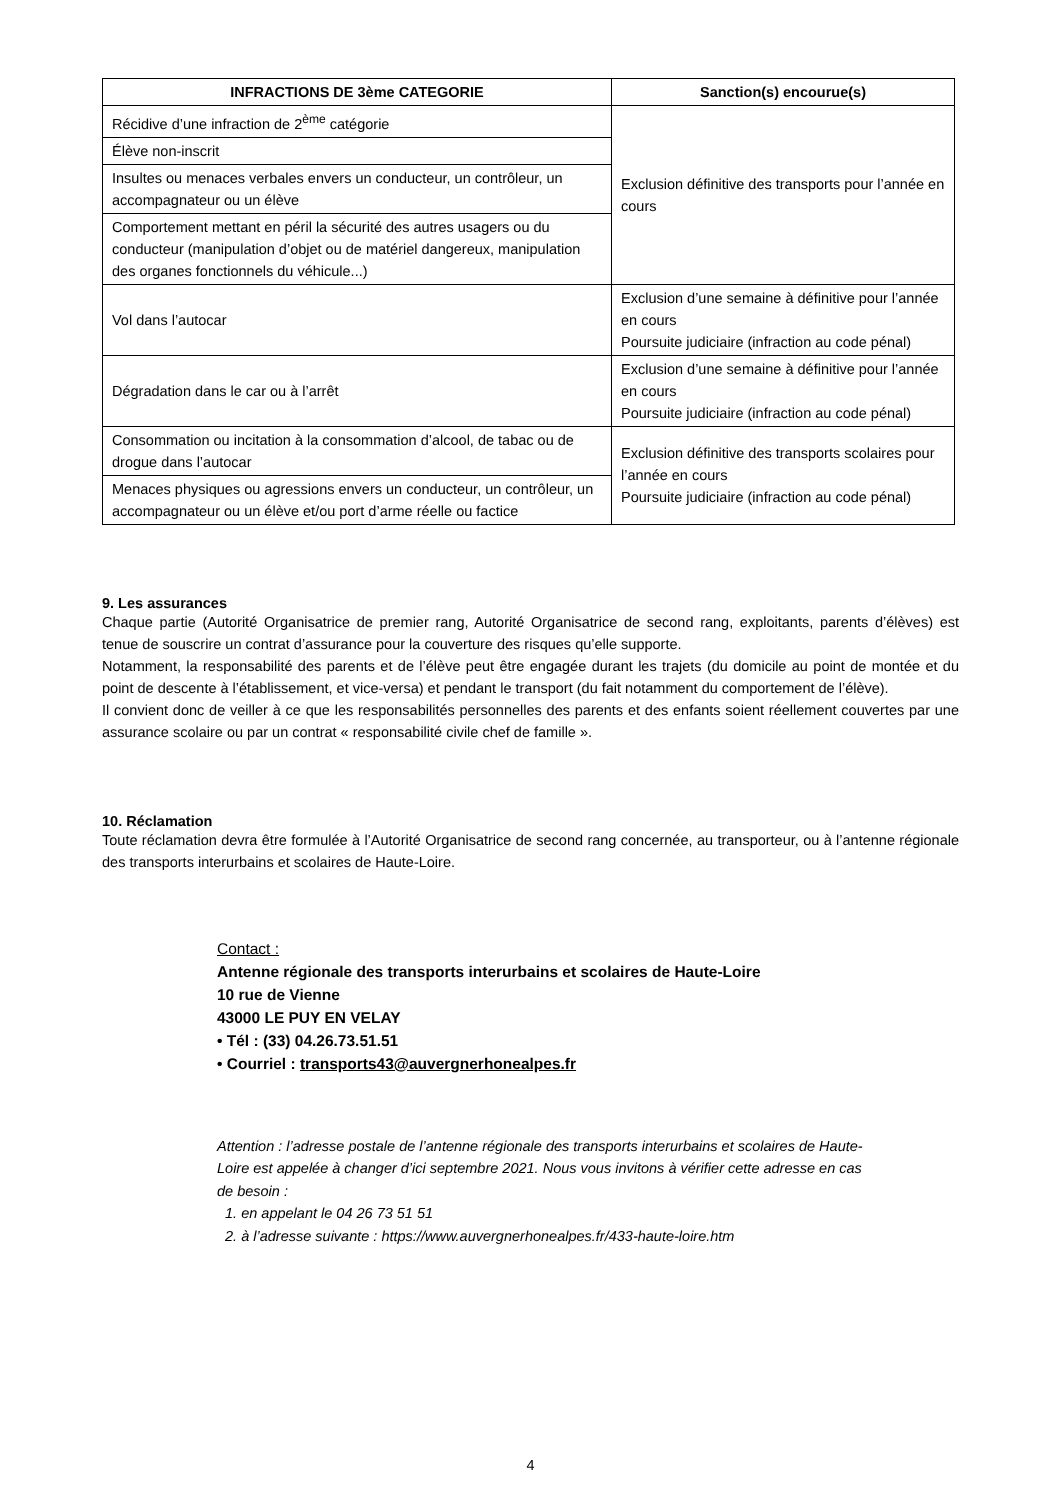| INFRACTIONS DE 3ème CATEGORIE | Sanction(s) encourue(s) |
| --- | --- |
| Récidive d’une infraction de 2<sup>ème</sup> catégorie | Exclusion définitive des transports pour l’année en cours |
| Élève non-inscrit | |
| Insultes ou menaces verbales envers un conducteur, un contrôleur, un accompagnateur ou un élève | |
| Comportement mettant en péril la sécurité des autres usagers ou du conducteur (manipulation d’objet ou de matériel dangereux, manipulation des organes fonctionnels du véhicule...) | |
| Vol dans l’autocar | Exclusion d’une semaine à définitive pour l’année en cours Poursuite judiciaire (infraction au code pénal) |
| Dégradation dans le car ou à l’arrêt | Exclusion d’une semaine à définitive pour l’année en cours Poursuite judiciaire (infraction au code pénal) |
| Consommation ou incitation à la consommation d’alcool, de tabac ou de drogue dans l’autocar | Exclusion définitive des transports scolaires pour l’année en cours Poursuite judiciaire (infraction au code pénal) |
| Menaces physiques ou agressions envers un conducteur, un contrôleur, un accompagnateur ou un élève et/ou port d’arme réelle ou factice | |
9. Les assurances
Chaque partie (Autorité Organisatrice de premier rang, Autorité Organisatrice de second rang, exploitants, parents d’élèves) est tenue de souscrire un contrat d’assurance pour la couverture des risques qu’elle supporte.
Notamment, la responsabilité des parents et de l’élève peut être engagée durant les trajets (du domicile au point de montée et du point de descente à l’établissement, et vice-versa) et pendant le transport (du fait notamment du comportement de l’élève).
Il convient donc de veiller à ce que les responsabilités personnelles des parents et des enfants soient réellement couvertes par une assurance scolaire ou par un contrat « responsabilité civile chef de famille ».
10. Réclamation
Toute réclamation devra être formulée à l’Autorité Organisatrice de second rang concernée, au transporteur, ou à l’antenne régionale des transports interurbains et scolaires de Haute-Loire.
Contact :
Antenne régionale des transports interurbains et scolaires de Haute-Loire
10 rue de Vienne
43000 LE PUY EN VELAY
• Tél : (33) 04.26.73.51.51
• Courriel : transports43@auvergnerhonealpes.fr
Attention : l’adresse postale de l’antenne régionale des transports interurbains et scolaires de Haute-Loire est appelée à changer d’ici septembre 2021. Nous vous invitons à vérifier cette adresse en cas de besoin :
1. en appelant le 04 26 73 51 51
2. à l’adresse suivante : https://www.auvergnerhonealpes.fr/433-haute-loire.htm
4